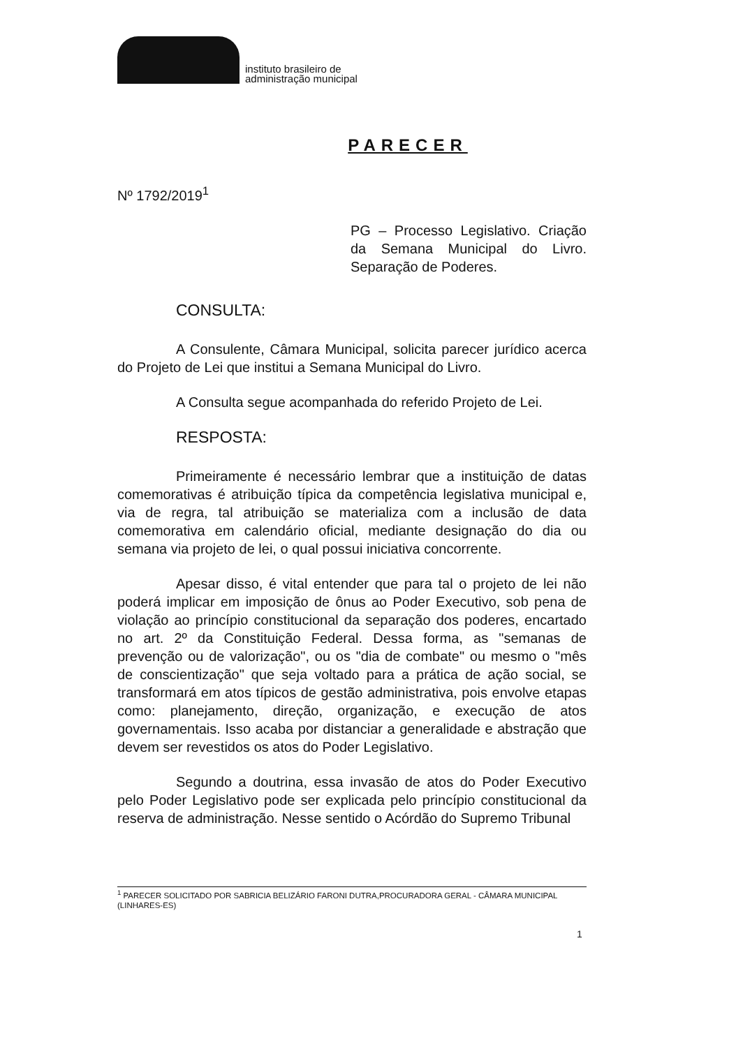instituto brasileiro de
administração municipal
PARECER
Nº 1792/2019<sup>1</sup>
PG – Processo Legislativo. Criação da Semana Municipal do Livro. Separação de Poderes.
CONSULTA:
A Consulente, Câmara Municipal, solicita parecer jurídico acerca do Projeto de Lei que institui a Semana Municipal do Livro.
A Consulta segue acompanhada do referido Projeto de Lei.
RESPOSTA:
Primeiramente é necessário lembrar que a instituição de datas comemorativas é atribuição típica da competência legislativa municipal e, via de regra, tal atribuição se materializa com a inclusão de data comemorativa em calendário oficial, mediante designação do dia ou semana via projeto de lei, o qual possui iniciativa concorrente.
Apesar disso, é vital entender que para tal o projeto de lei não poderá implicar em imposição de ônus ao Poder Executivo, sob pena de violação ao princípio constitucional da separação dos poderes, encartado no art. 2º da Constituição Federal. Dessa forma, as "semanas de prevenção ou de valorização", ou os "dia de combate" ou mesmo o "mês de conscientização" que seja voltado para a prática de ação social, se transformará em atos típicos de gestão administrativa, pois envolve etapas como: planejamento, direção, organização, e execução de atos governamentais. Isso acaba por distanciar a generalidade e abstração que devem ser revestidos os atos do Poder Legislativo.
Segundo a doutrina, essa invasão de atos do Poder Executivo pelo Poder Legislativo pode ser explicada pelo princípio constitucional da reserva de administração. Nesse sentido o Acórdão do Supremo Tribunal
<sup>1</sup> PARECER SOLICITADO POR SABRICIA BELIZÁRIO FARONI DUTRA,PROCURADORA GERAL - CÂMARA MUNICIPAL (LINHARES-ES)
1